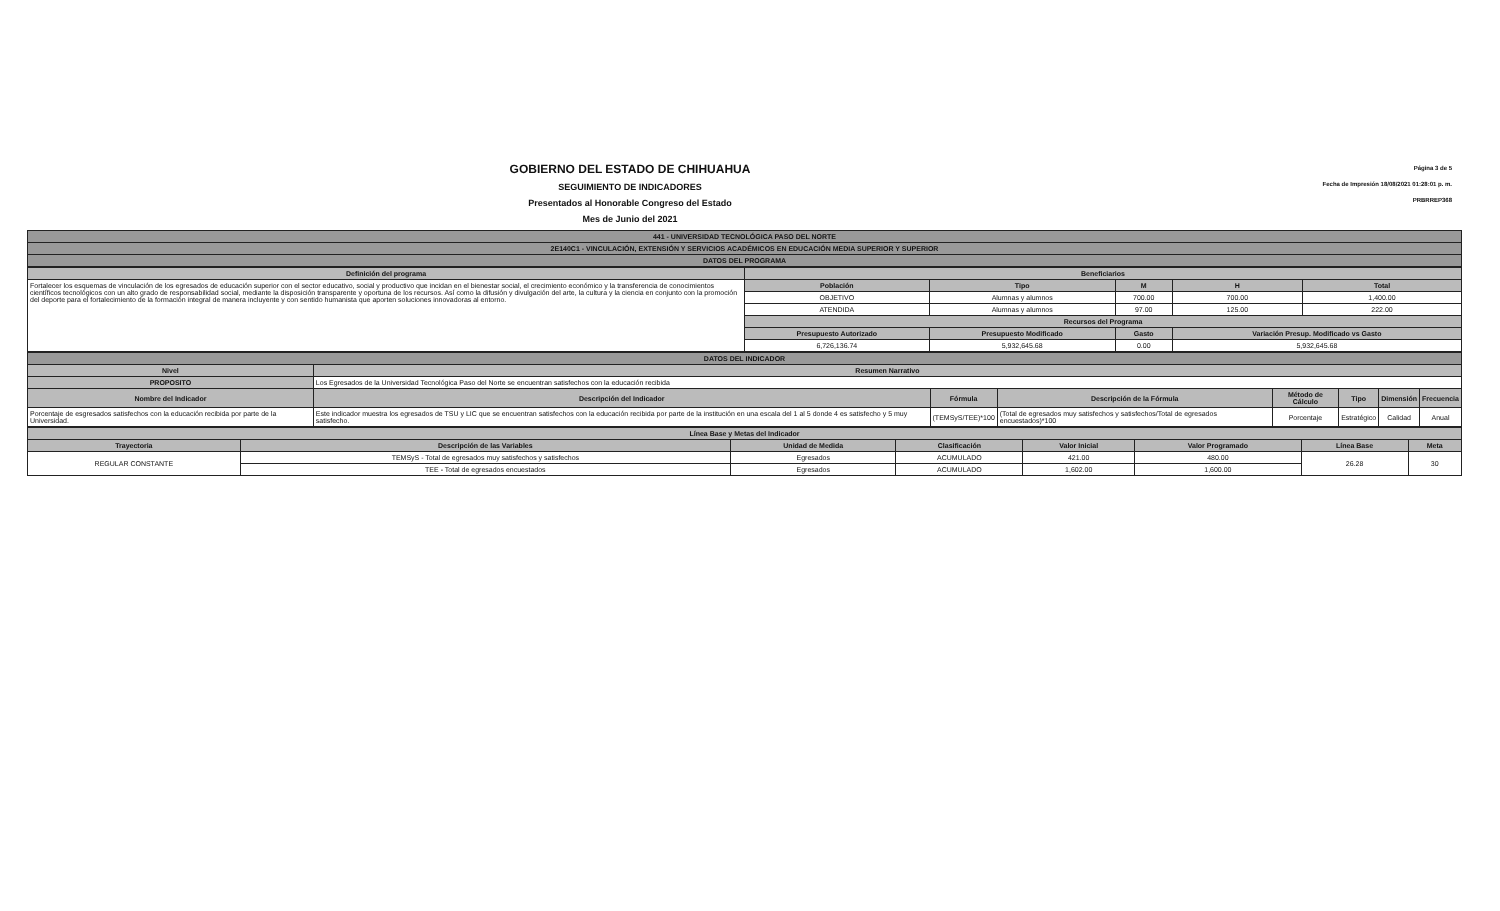GOBIERNO DEL ESTADO DE CHIHUAHUA
SEGUIMIENTO DE INDICADORES
Presentados al Honorable Congreso del Estado
Mes de Junio del 2021
Página 3 de 5
Fecha de Impresión 18/08/2021 01:28:01 p. m.
PRBRREP368
| 441 - UNIVERSIDAD TECNOLÓGICA PASO DEL NORTE |
| 2E140C1 - VINCULACIÓN, EXTENSIÓN Y SERVICIOS ACADÉMICOS EN EDUCACIÓN MEDIA SUPERIOR Y SUPERIOR |
| DATOS DEL PROGRAMA |
| Definición del programa | Beneficiarios | | | | |
| --- | --- | --- | --- | --- | --- |
| Fortalecer los esquemas de vinculación de los egresados de educación superior con el sector educativo, social y productivo que incidan en el bienestar social, el crecimiento económico y la transferencia de conocimientos científicos tecnológicos con un alto grado de responsabilidad social, mediante la disposición transparente y oportuna de los recursos. Así como la difusión y divulgación del arte, la cultura y la ciencia en conjunto con la promoción del deporte para el fortalecimiento de la formación integral de manera incluyente y con sentido humanista que aporten soluciones innovadoras al entorno. | Población | Tipo | M | H | Total |
| | OBJETIVO | Alumnas y alumnos | 700.00 | 700.00 | 1,400.00 |
| | ATENDIDA | Alumnas y alumnos | 97.00 | 125.00 | 222.00 |
| | Recursos del Programa | | | | |
| | Presupuesto Autorizado | Presupuesto Modificado | Gasto | Variación Presup. Modificado vs Gasto | |
| | 6,726,136.74 | 5,932,645.68 | 0.00 | 5,932,645.68 | |
| DATOS DEL INDICADOR | | | | | | | |
| Nivel | Resumen Narrativo | | | | | | |
| PROPOSITO | Los Egresados de la Universidad Tecnológica Paso del Norte se encuentran satisfechos con la educación recibida | | | | | | |
| Nombre del Indicador | Descripción del Indicador | Fórmula | Descripción de la Fórmula | Método de Cálculo | Tipo | Dimensión | Frecuencia |
| Porcentaje de esgresados satisfechos con la educación recibida por parte de la Universidad. | Este indicador muestra los egresados de TSU y LIC que se encuentran satisfechos con la educación recibida por parte de la institución en una escala del 1 al 5 donde 4 es satisfecho y 5 muy satisfecho. | (TEMSyS/TEE)*100 | (Total de egresados muy satisfechos y satisfechos/Total de egresados encuestados)*100 | Porcentaje | Estratégico | Calidad | Anual |
| Línea Base y Metas del Indicador | | | | | | | |
| --- | --- | --- | --- | --- | --- | --- | --- |
| Trayectoria | Descripción de las Variables | Unidad de Medida | Clasificación | Valor Inicial | Valor Programado | Línea Base | Meta |
| REGULAR CONSTANTE | TEMSyS - Total de egresados muy satisfechos y satisfechos | Egresados | ACUMULADO | 421.00 | 480.00 | 26.28 | 30 |
| | TEE - Total de egresados encuestados | Egresados | ACUMULADO | 1,602.00 | 1,600.00 | | |